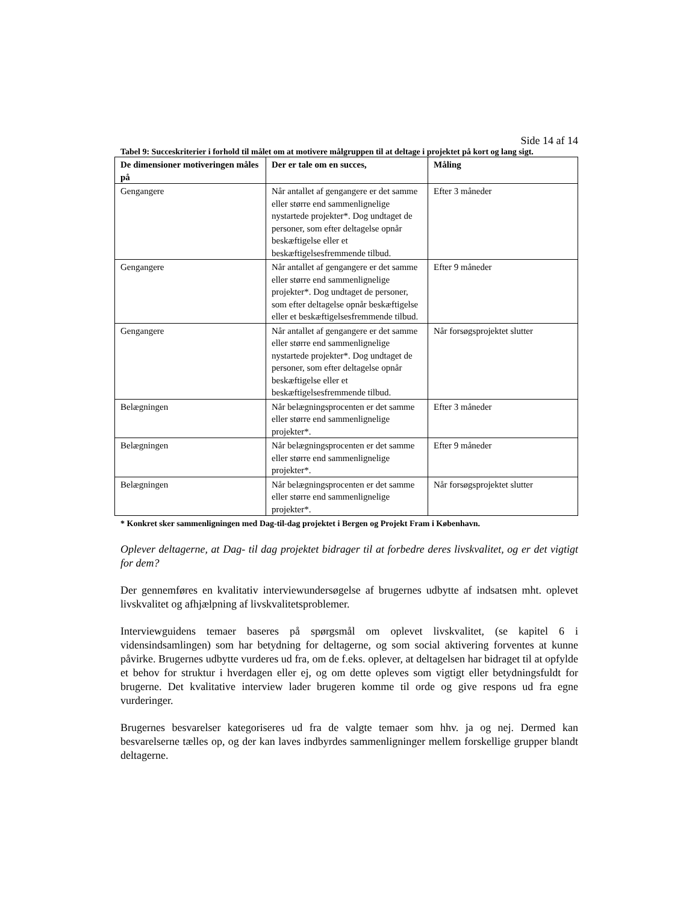Side 14 af 14
Tabel 9: Succeskriterier i forhold til målet om at motivere målgruppen til at deltage i projektet på kort og lang sigt.
| De dimensioner motiveringen måles på | Der er tale om en succes, | Måling |
| --- | --- | --- |
| Gengangere | Når antallet af gengangere er det samme eller større end sammenlignelige nystartede projekter*. Dog undtaget de personer, som efter deltagelse opnår beskæftigelse eller et beskæftigelsesfremmende tilbud. | Efter 3 måneder |
| Gengangere | Når antallet af gengangere er det samme eller større end sammenlignelige projekter*. Dog undtaget de personer, som efter deltagelse opnår beskæftigelse eller et beskæftigelsesfremmende tilbud. | Efter 9 måneder |
| Gengangere | Når antallet af gengangere er det samme eller større end sammenlignelige nystartede projekter*. Dog undtaget de personer, som efter deltagelse opnår beskæftigelse eller et beskæftigelsesfremmende tilbud. | Når forsøgsprojektet slutter |
| Belægningen | Når belægningsprocenten er det samme eller større end sammenlignelige projekter*. | Efter 3 måneder |
| Belægningen | Når belægningsprocenten er det samme eller større end sammenlignelige projekter*. | Efter 9 måneder |
| Belægningen | Når belægningsprocenten er det samme eller større end sammenlignelige projekter*. | Når forsøgsprojektet slutter |
* Konkret sker sammenligningen med Dag-til-dag projektet i Bergen og Projekt Fram i København.
Oplever deltagerne, at Dag- til dag projektet bidrager til at forbedre deres livskvalitet, og er det vigtigt for dem?
Der gennemføres en kvalitativ interviewundersøgelse af brugernes udbytte af indsatsen mht. oplevet livskvalitet og afhjælpning af livskvalitetsproblemer.
Interviewguidens temaer baseres på spørgsmål om oplevet livskvalitet, (se kapitel 6 i vidensindsamlingen) som har betydning for deltagerne, og som social aktivering forventes at kunne påvirke. Brugernes udbytte vurderes ud fra, om de f.eks. oplever, at deltagelsen har bidraget til at opfylde et behov for struktur i hverdagen eller ej, og om dette opleves som vigtigt eller betydningsfuldt for brugerne. Det kvalitative interview lader brugeren komme til orde og give respons ud fra egne vurderinger.
Brugernes besvarelser kategoriseres ud fra de valgte temaer som hhv. ja og nej. Dermed kan besvarelserne tælles op, og der kan laves indbyrdes sammenligninger mellem forskellige grupper blandt deltagerne.